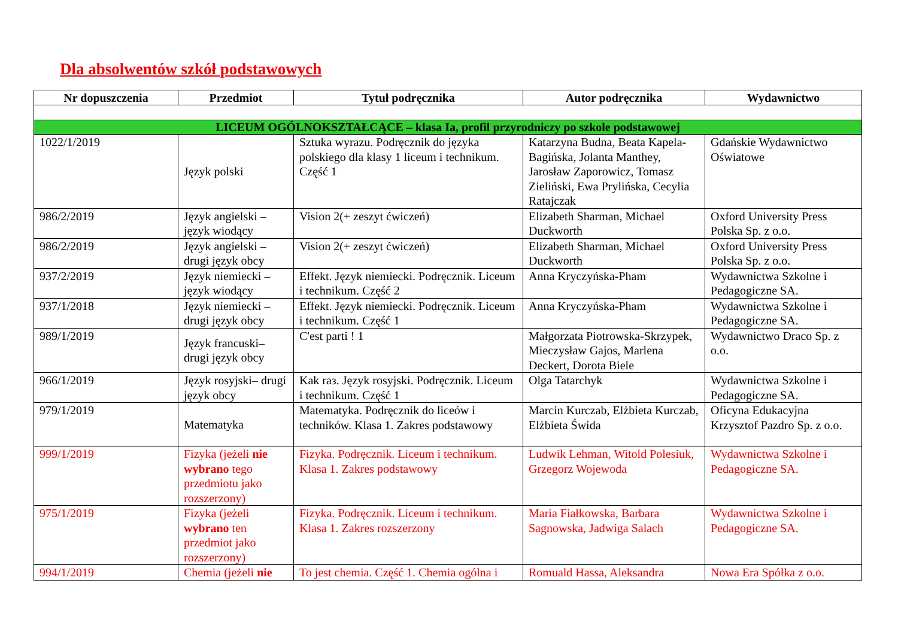Dla absolwentów szkół podstawowych
| Nr dopuszczenia | Przedmiot | Tytuł podręcznika | Autor podręcznika | Wydawnictwo |
| --- | --- | --- | --- | --- |
| LICEUM OGÓLNOKSZTAŁCĄCE – klasa Ia, profil przyrodniczy po szkole podstawowej | | | | |
| 1022/1/2019 | Język polski | Sztuka wyrazu. Podręcznik do języka polskiego dla klasy 1 liceum i technikum. Część 1 | Katarzyna Budna, Beata Kapela-Bagińska, Jolanta Manthey, Jarosław Zaporowicz, Tomasz Zieliński, Ewa Prylińska, Cecylia Ratajczak | Gdańskie Wydawnictwo Oświatowe |
| 986/2/2019 | Język angielski – język wiodący | Vision 2(+ zeszyt ćwiczeń) | Elizabeth Sharman, Michael Duckworth | Oxford University Press Polska Sp. z o.o. |
| 986/2/2019 | Język angielski – drugi język obcy | Vision 2(+ zeszyt ćwiczeń) | Elizabeth Sharman, Michael Duckworth | Oxford University Press Polska Sp. z o.o. |
| 937/2/2019 | Język niemiecki – język wiodący | Effekt. Język niemiecki. Podręcznik. Liceum i technikum. Część 2 | Anna Kryczyńska-Pham | Wydawnictwa Szkolne i Pedagogiczne SA. |
| 937/1/2018 | Język niemiecki – drugi język obcy | Effekt. Język niemiecki. Podręcznik. Liceum i technikum. Część 1 | Anna Kryczyńska-Pham | Wydawnictwa Szkolne i Pedagogiczne SA. |
| 989/1/2019 | Język francuski– drugi język obcy | C'est parti ! 1 | Małgorzata Piotrowska-Skrzypek, Mieczysław Gajos, Marlena Deckert, Dorota Biele | Wydawnictwo Draco Sp. z o.o. |
| 966/1/2019 | Język rosyjski– drugi język obcy | Kak raз. Język rosyjski. Podręcznik. Liceum i technikum. Część 1 | Olga Tatarchyk | Wydawnictwa Szkolne i Pedagogiczne SA. |
| 979/1/2019 | Matematyka | Matematyka. Podręcznik do liceów i techników. Klasa 1. Zakres podstawowy | Marcin Kurczab, Elżbieta Kurczab, Elżbieta Świda | Oficyna Edukacyjna Krzysztof Pazdro Sp. z o.o. |
| 999/1/2019 | Fizyka (jeżeli nie wybrano tego przedmiotu jako rozszerzony) | Fizyka. Podręcznik. Liceum i technikum. Klasa 1. Zakres podstawowy | Ludwik Lehman, Witold Polesiuk, Grzegorz Wojewoda | Wydawnictwa Szkolne i Pedagogiczne SA. |
| 975/1/2019 | Fizyka (jeżeli wybrano ten przedmiot jako rozszerzony) | Fizyka. Podręcznik. Liceum i technikum. Klasa 1. Zakres rozszerzony | Maria Fiałkowska, Barbara Sagnowska, Jadwiga Salach | Wydawnictwa Szkolne i Pedagogiczne SA. |
| 994/1/2019 | Chemia (jeżeli nie | To jest chemia. Część 1. Chemia ogólna i | Romuald Hassa, Aleksandra | Nowa Era Spółka z o.o. |